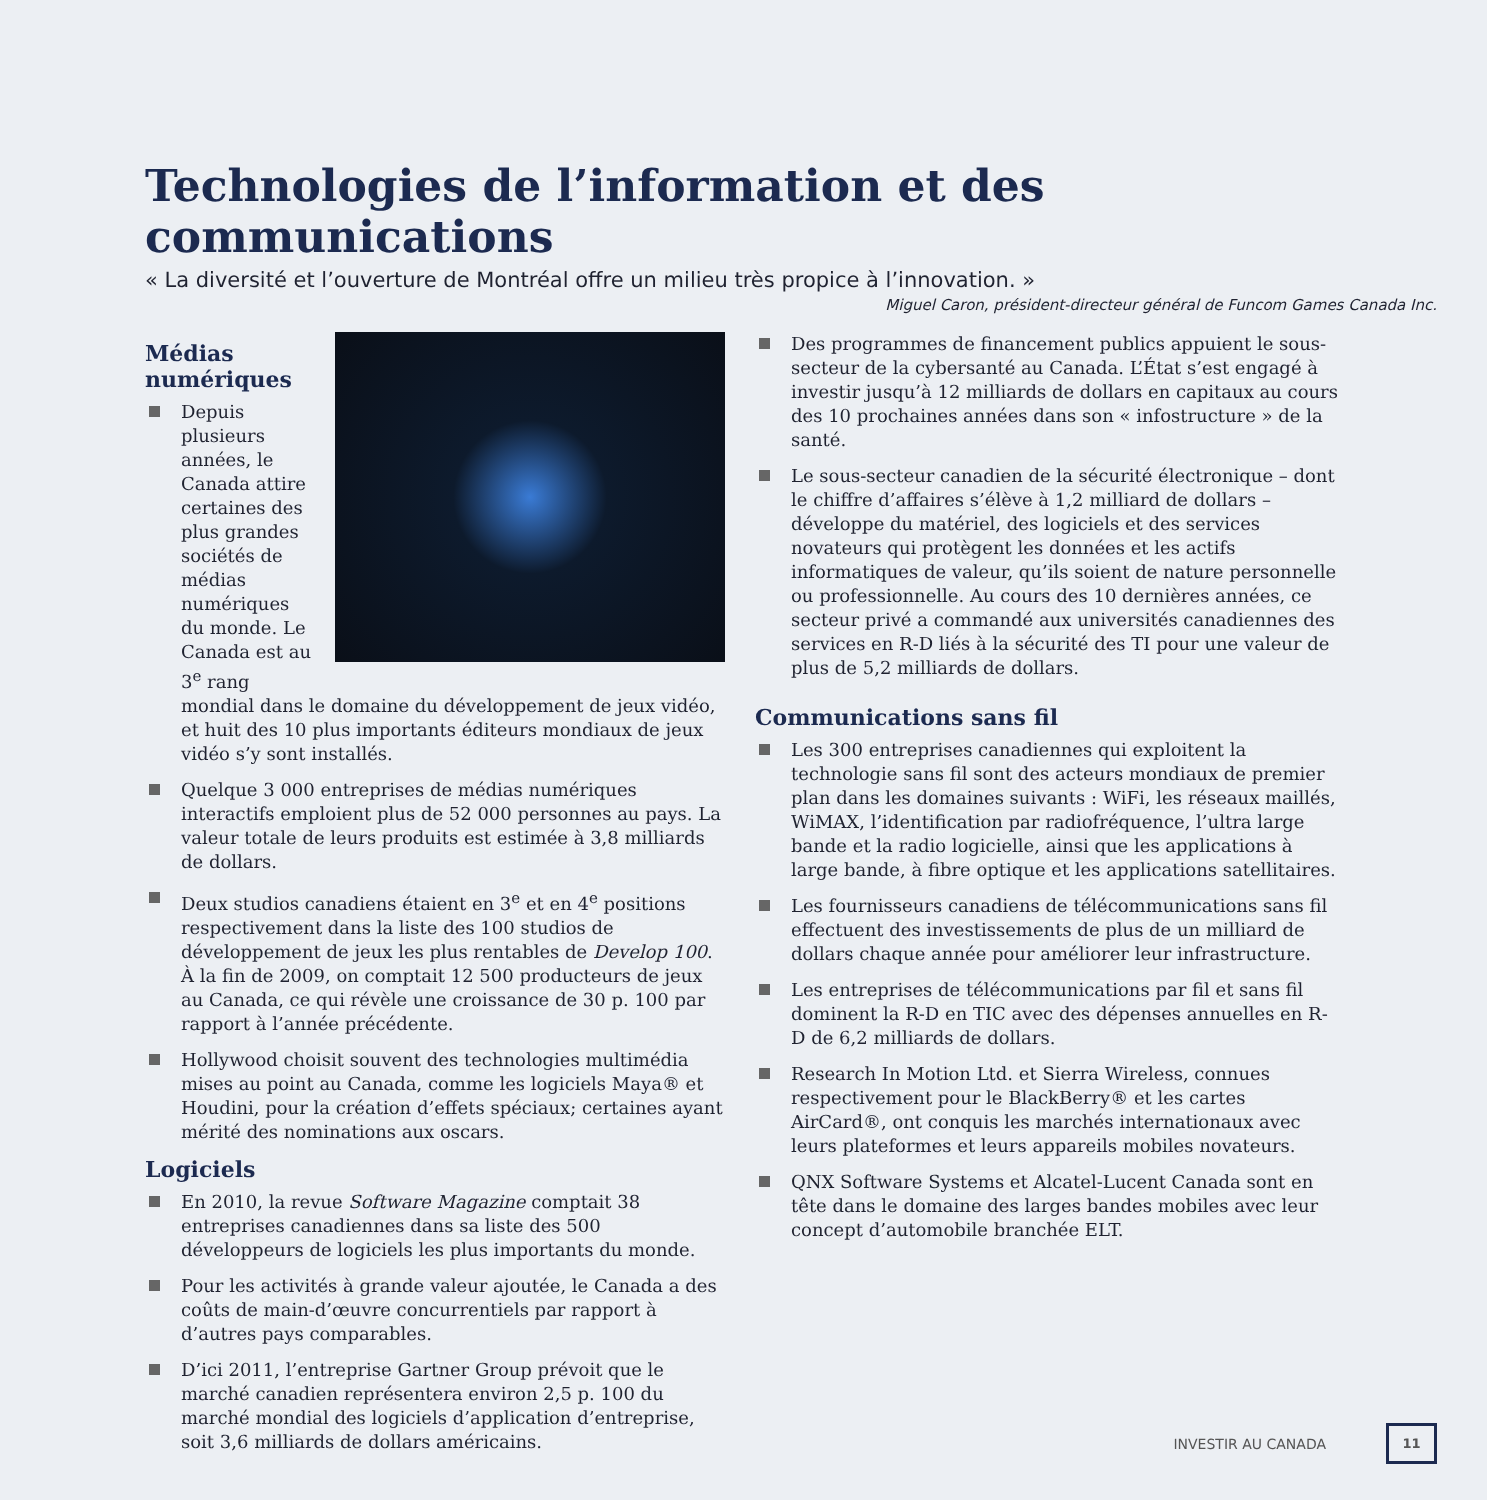Technologies de l’information et des communications
« La diversité et l’ouverture de Montréal offre un milieu très propice à l’innovation. »
Miguel Caron, président-directeur général de Funcom Games Canada Inc.
Médias numériques
Depuis plusieurs années, le Canada attire certaines des plus grandes sociétés de médias numériques du monde. Le Canada est au 3<sup>e</sup> rang mondial dans le domaine du développement de jeux vidéo, et huit des 10 plus importants éditeurs mondiaux de jeux vidéo s’y sont installés.
Quelque 3 000 entreprises de médias numériques interactifs emploient plus de 52 000 personnes au pays. La valeur totale de leurs produits est estimée à 3,8 milliards de dollars.
Deux studios canadiens étaient en 3<sup>e</sup> et en 4<sup>e</sup> positions respectivement dans la liste des 100 studios de développement de jeux les plus rentables de Develop 100. À la fin de 2009, on comptait 12 500 producteurs de jeux au Canada, ce qui révèle une croissance de 30 p. 100 par rapport à l’année précédente.
Hollywood choisit souvent des technologies multimédia mises au point au Canada, comme les logiciels Maya® et Houdini, pour la création d’effets spéciaux; certaines ayant mérité des nominations aux oscars.
Logiciels
En 2010, la revue Software Magazine comptait 38 entreprises canadiennes dans sa liste des 500 développeurs de logiciels les plus importants du monde.
Pour les activités à grande valeur ajoutée, le Canada a des coûts de main-d’œuvre concurrentiels par rapport à d’autres pays comparables.
D’ici 2011, l’entreprise Gartner Group prévoit que le marché canadien représentera environ 2,5 p. 100 du marché mondial des logiciels d’application d’entreprise, soit 3,6 milliards de dollars américains.
Des programmes de financement publics appuient le sous-secteur de la cybersanté au Canada. L’État s’est engagé à investir jusqu’à 12 milliards de dollars en capitaux au cours des 10 prochaines années dans son « infostructure » de la santé.
Le sous-secteur canadien de la sécurité électronique – dont le chiffre d’affaires s’élève à 1,2 milliard de dollars – développe du matériel, des logiciels et des services novateurs qui protègent les données et les actifs informatiques de valeur, qu’ils soient de nature personnelle ou professionnelle. Au cours des 10 dernières années, ce secteur privé a commandé aux universités canadiennes des services en R-D liés à la sécurité des TI pour une valeur de plus de 5,2 milliards de dollars.
Communications sans fil
Les 300 entreprises canadiennes qui exploitent la technologie sans fil sont des acteurs mondiaux de premier plan dans les domaines suivants : WiFi, les réseaux maillés, WiMAX, l’identification par radiofréquence, l’ultra large bande et la radio logicielle, ainsi que les applications à large bande, à fibre optique et les applications satellitaires.
Les fournisseurs canadiens de télécommunications sans fil effectuent des investissements de plus de un milliard de dollars chaque année pour améliorer leur infrastructure.
Les entreprises de télécommunications par fil et sans fil dominent la R-D en TIC avec des dépenses annuelles en R-D de 6,2 milliards de dollars.
Research In Motion Ltd. et Sierra Wireless, connues respectivement pour le BlackBerry® et les cartes AirCard®, ont conquis les marchés internationaux avec leurs plateformes et leurs appareils mobiles novateurs.
QNX Software Systems et Alcatel-Lucent Canada sont en tête dans le domaine des larges bandes mobiles avec leur concept d’automobile branchée ELT.
INVESTIR AU CANADA 11